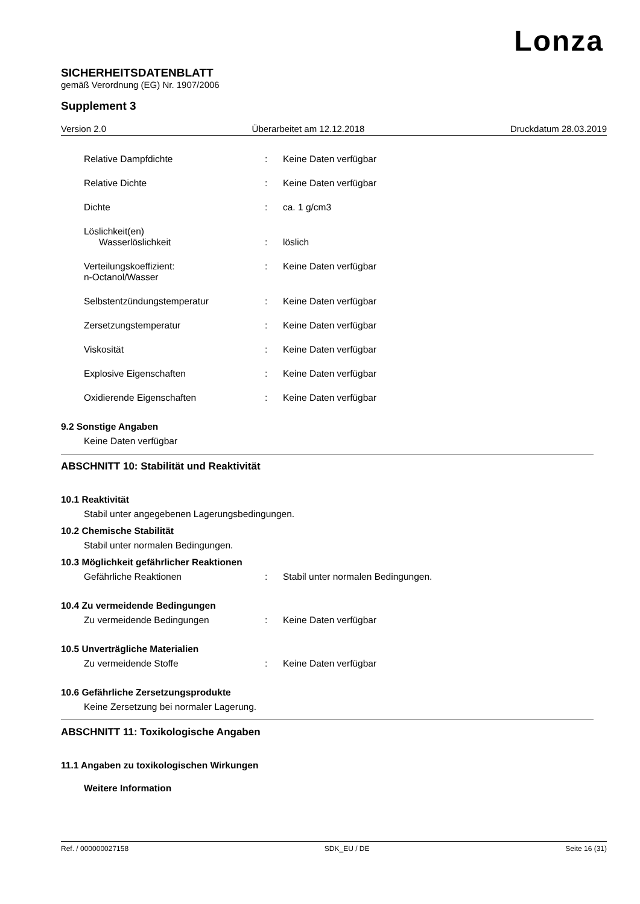Lonza
SICHERHEITSDATENBLATT
gemäß Verordnung (EG) Nr. 1907/2006
Supplement 3
Version 2.0 Überarbeitet am 12.12.2018 Druckdatum 28.03.2019
Relative Dampfdichte: Keine Daten verfügbar
Relative Dichte: Keine Daten verfügbar
Dichte: ca. 1 g/cm3
Löslichkeit(en)
Wasserlöslichkeit: löslich
Verteilungskoeffizient:
n-Octanol/Wasser: Keine Daten verfügbar
Selbstentzündungstemperatur: Keine Daten verfügbar
Zersetzungstemperatur: Keine Daten verfügbar
Viskosität: Keine Daten verfügbar
Explosive Eigenschaften: Keine Daten verfügbar
Oxidierende Eigenschaften: Keine Daten verfügbar
9.2 Sonstige Angaben
Keine Daten verfügbar
ABSCHNITT 10: Stabilität und Reaktivität
10.1 Reaktivität
Stabil unter angegebenen Lagerungsbedingungen.
10.2 Chemische Stabilität
Stabil unter normalen Bedingungen.
10.3 Möglichkeit gefährlicher Reaktionen
Gefährliche Reaktionen: Stabil unter normalen Bedingungen.
10.4 Zu vermeidende Bedingungen
Zu vermeidende Bedingungen: Keine Daten verfügbar
10.5 Unverträgliche Materialien
Zu vermeidende Stoffe: Keine Daten verfügbar
10.6 Gefährliche Zersetzungsprodukte
Keine Zersetzung bei normaler Lagerung.
ABSCHNITT 11: Toxikologische Angaben
11.1 Angaben zu toxikologischen Wirkungen
Weitere Information
Ref. / 000000027158 SDK_EU / DE Seite 16 (31)